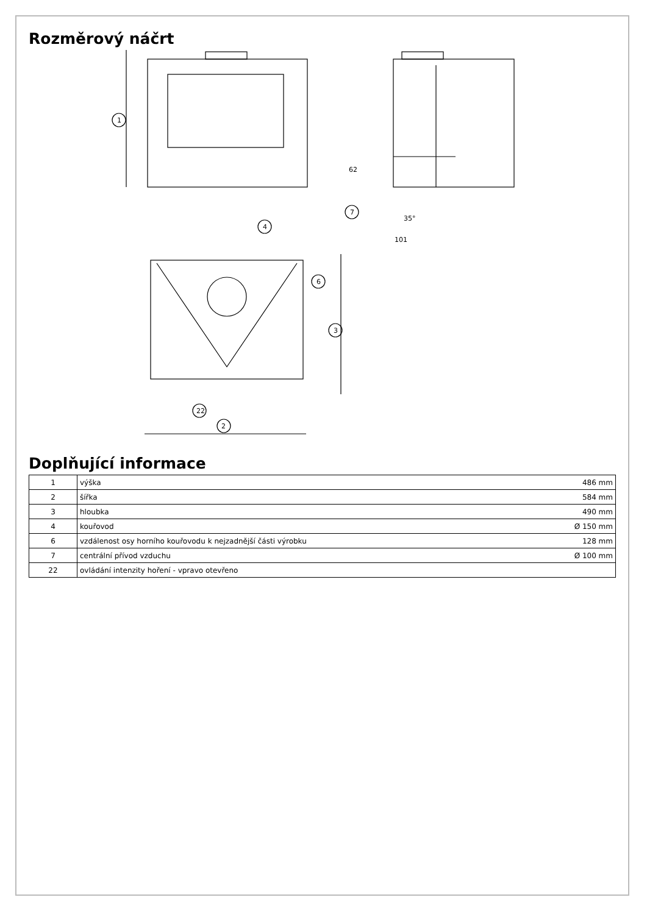Rozměrový náčrt
1
7
101
35°
62
3
6
4
22
2
Doplňující informace
| 1 | výška | 486 mm |
| 2 | šířka | 584 mm |
| 3 | hloubka | 490 mm |
| 4 | kouřovod | Ø 150 mm |
| 6 | vzdálenost osy horního kouřovodu k nejzadnější části výrobku | 128 mm |
| 7 | centrální přívod vzduchu | Ø 100 mm |
| 22 | ovládání intenzity hoření - vpravo otevřeno | |